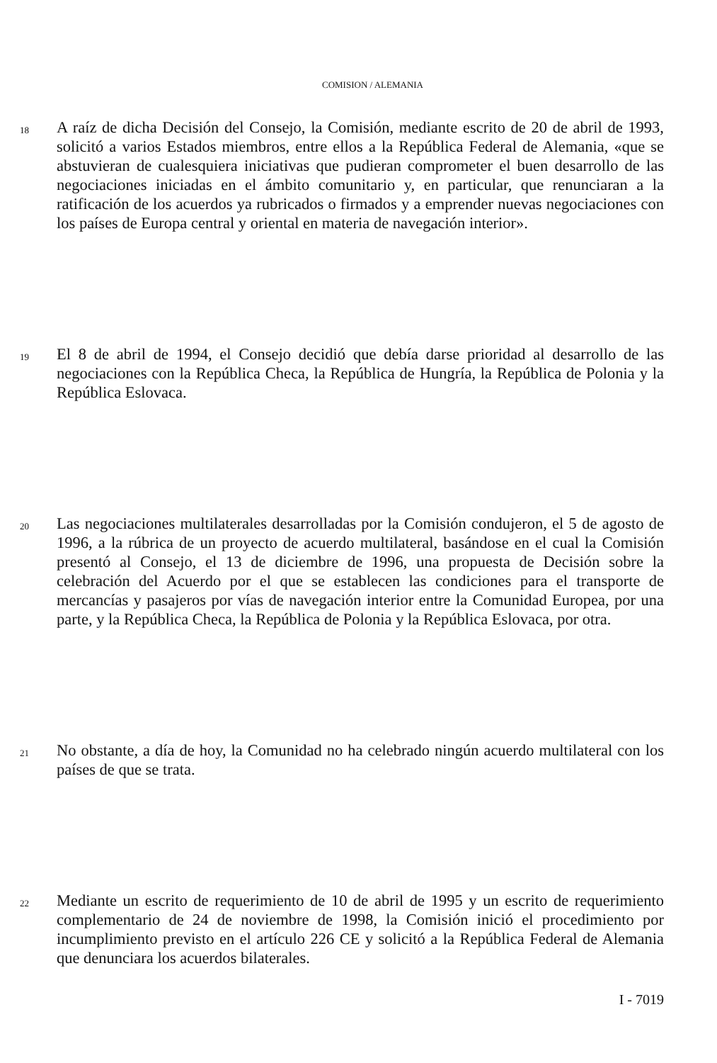COMISION / ALEMANIA
18
A raíz de dicha Decisión del Consejo, la Comisión, mediante escrito de 20 de abril de 1993, solicitó a varios Estados miembros, entre ellos a la República Federal de Alemania, «que se abstuvieran de cualesquiera iniciativas que pudieran comprometer el buen desarrollo de las negociaciones iniciadas en el ámbito comunitario y, en particular, que renunciaran a la ratificación de los acuerdos ya rubricados o firmados y a emprender nuevas negociaciones con los países de Europa central y oriental en materia de navegación interior».
19
El 8 de abril de 1994, el Consejo decidió que debía darse prioridad al desarrollo de las negociaciones con la República Checa, la República de Hungría, la República de Polonia y la República Eslovaca.
20
Las negociaciones multilaterales desarrolladas por la Comisión condujeron, el 5 de agosto de 1996, a la rúbrica de un proyecto de acuerdo multilateral, basándose en el cual la Comisión presentó al Consejo, el 13 de diciembre de 1996, una propuesta de Decisión sobre la celebración del Acuerdo por el que se establecen las condiciones para el transporte de mercancías y pasajeros por vías de navegación interior entre la Comunidad Europea, por una parte, y la República Checa, la República de Polonia y la República Eslovaca, por otra.
21
No obstante, a día de hoy, la Comunidad no ha celebrado ningún acuerdo multilateral con los países de que se trata.
22
Mediante un escrito de requerimiento de 10 de abril de 1995 y un escrito de requerimiento complementario de 24 de noviembre de 1998, la Comisión inició el procedimiento por incumplimiento previsto en el artículo 226 CE y solicitó a la República Federal de Alemania que denunciara los acuerdos bilaterales.
I - 7019